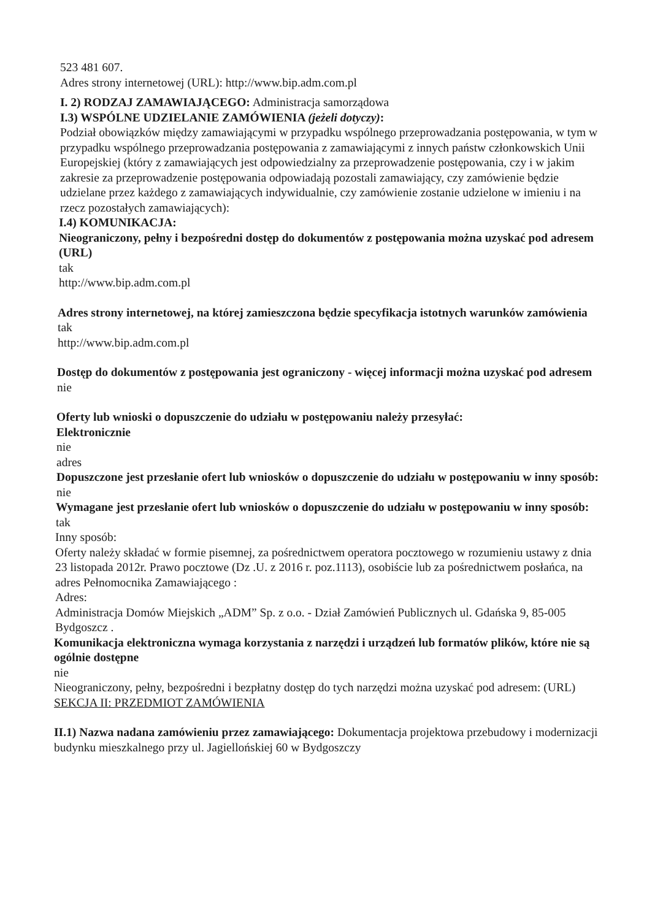523 481 607.
Adres strony internetowej (URL): http://www.bip.adm.com.pl
I. 2) RODZAJ ZAMAWIAJĄCEGO: Administracja samorządowa
I.3) WSPÓLNE UDZIELANIE ZAMÓWIENIA (jeżeli dotyczy):
Podział obowiązków między zamawiającymi w przypadku wspólnego przeprowadzania postępowania, w tym w przypadku wspólnego przeprowadzania postępowania z zamawiającymi z innych państw członkowskich Unii Europejskiej (który z zamawiających jest odpowiedzialny za przeprowadzenie postępowania, czy i w jakim zakresie za przeprowadzenie postępowania odpowiadają pozostali zamawiający, czy zamówienie będzie udzielane przez każdego z zamawiających indywidualnie, czy zamówienie zostanie udzielone w imieniu i na rzecz pozostałych zamawiających):
I.4) KOMUNIKACJA:
Nieograniczony, pełny i bezpośredni dostęp do dokumentów z postępowania można uzyskać pod adresem (URL)
tak
http://www.bip.adm.com.pl
Adres strony internetowej, na której zamieszczona będzie specyfikacja istotnych warunków zamówienia
tak
http://www.bip.adm.com.pl
Dostęp do dokumentów z postępowania jest ograniczony - więcej informacji można uzyskać pod adresem
nie
Oferty lub wnioski o dopuszczenie do udziału w postępowaniu należy przesyłać:
Elektronicznie
nie
adres
Dopuszczone jest przesłanie ofert lub wniosków o dopuszczenie do udziału w postępowaniu w inny sposób:
nie
Wymagane jest przesłanie ofert lub wniosków o dopuszczenie do udziału w postępowaniu w inny sposób:
tak
Inny sposób:
Oferty należy składać w formie pisemnej, za pośrednictwem operatora pocztowego w rozumieniu ustawy z dnia 23 listopada 2012r. Prawo pocztowe (Dz .U. z 2016 r. poz.1113), osobiście lub za pośrednictwem posłańca, na adres Pełnomocnika Zamawiającego :
Adres:
Administracja Domów Miejskich „ADM” Sp. z o.o. - Dział Zamówień Publicznych ul. Gdańska 9, 85-005 Bydgoszcz .
Komunikacja elektroniczna wymaga korzystania z narzędzi i urządzeń lub formatów plików, które nie są ogólnie dostępne
nie
Nieograniczony, pełny, bezpośredni i bezpłatny dostęp do tych narzędzi można uzyskać pod adresem: (URL)
SEKCJA II: PRZEDMIOT ZAMÓWIENIA
II.1) Nazwa nadana zamówieniu przez zamawiającego: Dokumentacja projektowa przebudowy i modernizacji budynku mieszkalnego przy ul. Jagiellońskiej 60 w Bydgoszczy